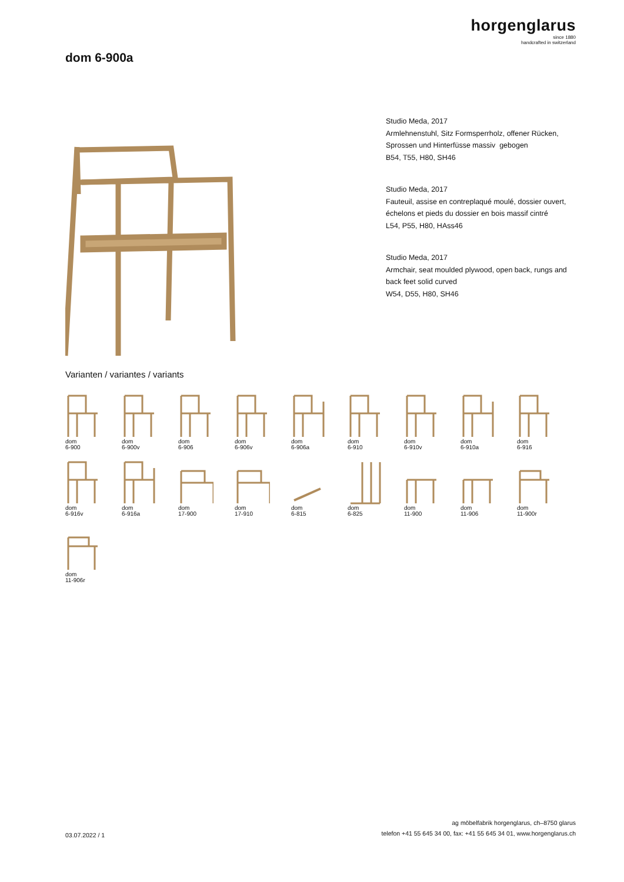horgenglarus
since 1880
handcrafted in switzerland
dom 6-900a
Studio Meda, 2017
Armlehnenstuhl, Sitz Formsperrholz, offener Rücken,
Sprossen und Hinterfüsse massiv gebogen
B54, T55, H80, SH46
Studio Meda, 2017
Fauteuil, assise en contreplaqué moulé, dossier ouvert,
échelons et pieds du dossier en bois massif cintré
L54, P55, H80, HAss46
Studio Meda, 2017
Armchair, seat moulded plywood, open back, rungs and
back feet solid curved
W54, D55, H80, SH46
Varianten / variantes / variants
dom
6-900
dom
6-900v
dom
6-906
dom
6-906v
dom
6-906a
dom
6-910
dom
6-910v
dom
6-910a
dom
6-916
dom
6-916v
dom
6-916a
dom
17-900
dom
17-910
dom
6-815
dom
6-825
dom
11-900
dom
11-906
dom
11-900r
dom
11-906r
03.07.2022 / 1
ag möbelfabrik horgenglarus, ch–8750 glarus
telefon +41 55 645 34 00, fax: +41 55 645 34 01, www.horgenglarus.ch